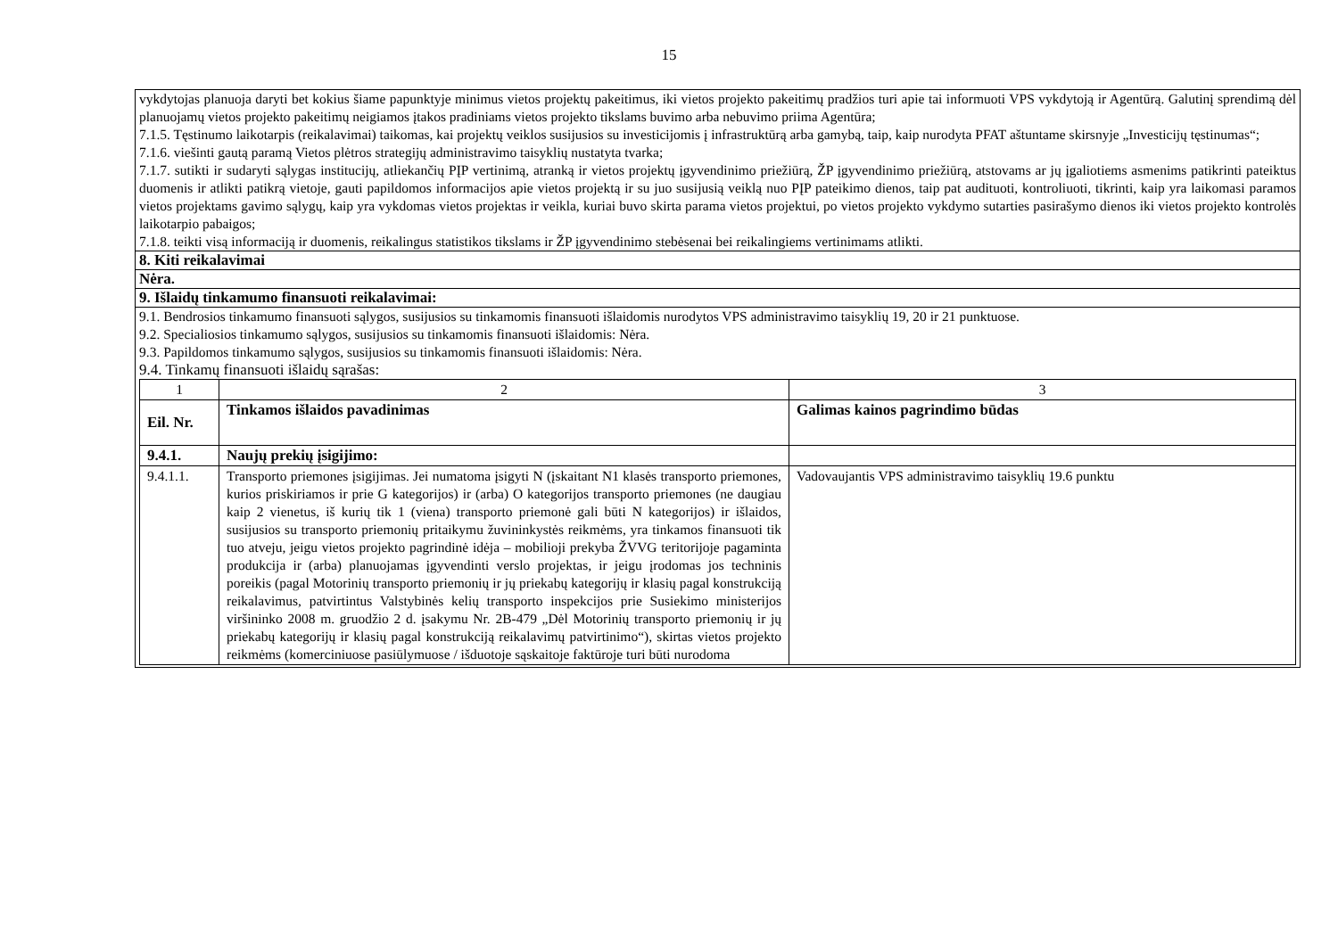15
| vykdytojas planuoja daryti bet kokius šiame papunktyje minimus vietos projektų pakeitimus, iki vietos projekto pakeitimų pradžios turi apie tai informuoti VPS vykdytoją ir Agentūrą. Galutinį sprendimą dėl planuojamų vietos projekto pakeitimų neigiamos įtakos pradiniams vietos projekto tikslams buvimo arba nebuvimo priima Agentūra; 7.1.5. Tęstinumo laikotarpis (reikalavimai) taikomas, kai projektų veiklos susijusios su investicijomis į infrastruktūrą arba gamybą, taip, kaip nurodyta PFAT aštuntame skirsnyje „Investicijų tęstinumas“; 7.1.6. viešinti gautą paramą Vietos plėtros strategijų administravimo taisyklių nustatyta tvarka; 7.1.7. sutikti ir sudaryti sąlygas institucijų, atliekančių PĮP vertinimą, atranką ir vietos projektų įgyvendinimo priežiūrą, ŽP įgyvendinimo priežiūrą, atstovams ar jų įgaliotiems asmenims patikrinti pateiktus duomenis ir atlikti patikrą vietoje, gauti papildomos informacijos apie vietos projektą ir su juo susijusią veiklą nuo PĮP pateikimo dienos, taip pat audituoti, kontroliuoti, tikrinti, kaip yra laikomasi paramos vietos projektams gavimo sąlygų, kaip yra vykdomas vietos projektas ir veikla, kuriai buvo skirta parama vietos projektui, po vietos projekto vykdymo sutarties pasirašymo dienos iki vietos projekto kontrolės laikotarpio pabaigos; 7.1.8. teikti visą informaciją ir duomenis, reikalingus statistikos tikslams ir ŽP įgyvendinimo stebėsenai bei reikalingiems vertinimams atlikti. |
| 8. Kiti reikalavimai |
| Nėra. |
| 9. Išlaidų tinkamumo finansuoti reikalavimai: |
| 9.1. Bendrosios tinkamumo finansuoti sąlygos, susijusios su tinkamomis finansuoti išlaidomis nurodytos VPS administravimo taisyklių 19, 20 ir 21 punktuose. 9.2. Specialiosios tinkamumo sąlygos, susijusios su tinkamomis finansuoti išlaidomis: Nėra. 9.3. Papildomos tinkamumo sąlygos, susijusios su tinkamomis finansuoti išlaidomis: Nėra. 9.4. Tinkamų finansuoti išlaidų sąrašas: / 1 / 2 / 3 / / Eil. Nr. / Tinkamos išlaidos pavadinimas / Galimas kainos pagrindimo būdas / / 9.4.1. / Naujų prekių įsigijimo: / / / 9.4.1.1. / Transporto priemones įsigijimas. Jei numatoma įsigyti N (įskaitant N1 klasės transporto priemones, kurios priskiriamos ir prie G kategorijos) ir (arba) O kategorijos transporto priemones (ne daugiau kaip 2 vienetus, iš kurių tik 1 (viena) transporto priemonė gali būti N kategorijos) ir išlaidos, susijusios su transporto priemonių pritaikymu žuvininkystės reikmėms, yra tinkamos finansuoti tik tuo atveju, jeigu vietos projekto pagrindinė idėja – mobilioji prekyba ŽVVG teritorijoje pagaminta produkcija ir (arba) planuojamas įgyvendinti verslo projektas, ir jeigu įrodomas jos techninis poreikis (pagal Motorinių transporto priemonių ir jų priekabų kategorijų ir klasių pagal konstrukciją reikalavimus, patvirtintus Valstybinės kelių transporto inspekcijos prie Susiekimo ministerijos viršininko 2008 m. gruodžio 2 d. įsakymu Nr. 2B-479 „Dėl Motorinių transporto priemonių ir jų priekabų kategorijų ir klasių pagal konstrukciją reikalavimų patvirtinimo“), skirtas vietos projekto reikmėms (komerciniuose pasiūlymuose / išduotoje sąskaitoje faktūroje turi būti nurodoma / Vadovaujantis VPS administravimo taisyklių 19.6 punktu / |